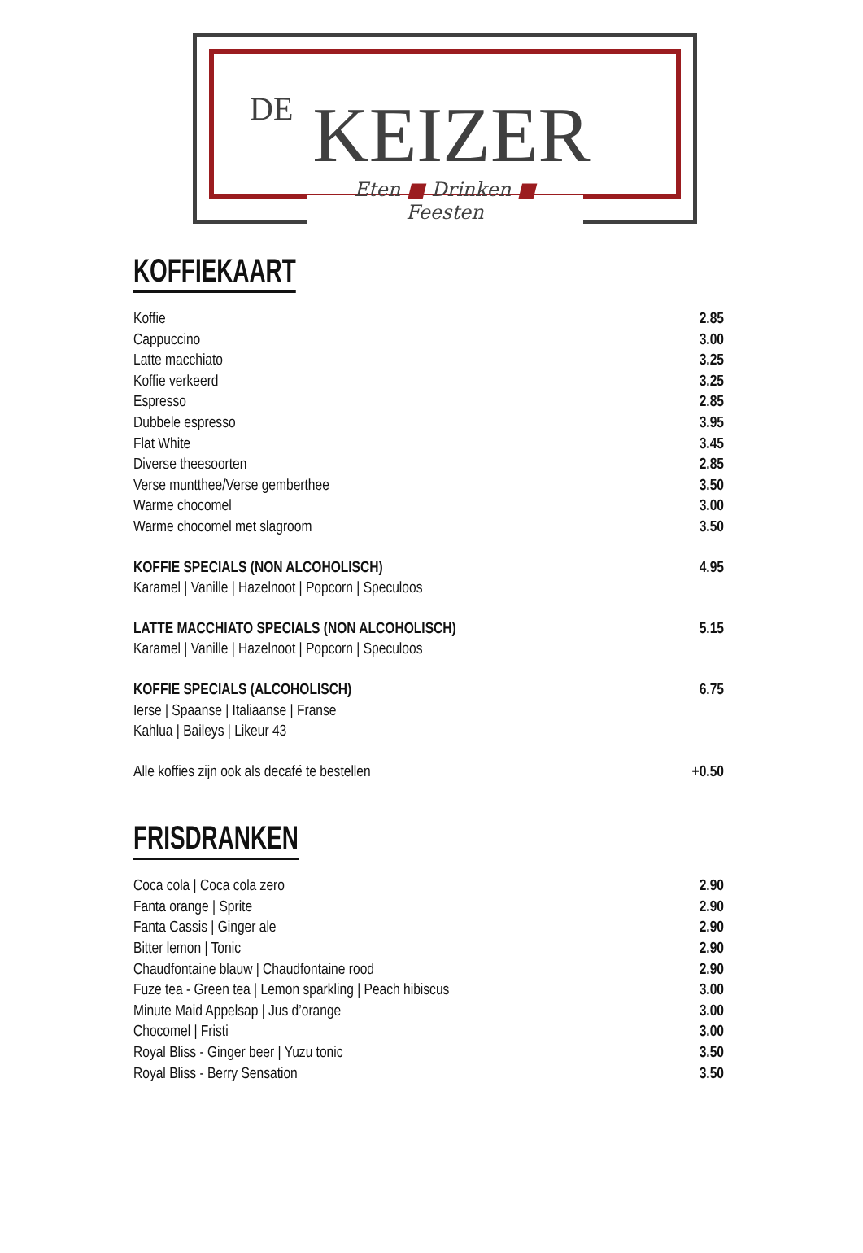DE KEIZER
Eten ■ Drinken ■ Feesten
KOFFIEKAART
Koffie 2.85
Cappuccino 3.00
Latte macchiato 3.25
Koffie verkeerd 3.25
Espresso 2.85
Dubbele espresso 3.95
Flat White 3.45
Diverse theesoorten 2.85
Verse muntthee/Verse gemberthee 3.50
Warme chocomel 3.00
Warme chocomel met slagroom 3.50
KOFFIE SPECIALS (NON ALCOHOLISCH) 4.95
Karamel | Vanille | Hazelnoot | Popcorn | Speculoos
LATTE MACCHIATO SPECIALS (NON ALCOHOLISCH) 5.15
Karamel | Vanille | Hazelnoot | Popcorn | Speculoos
KOFFIE SPECIALS (ALCOHOLISCH) 6.75
Ierse | Spaanse | Italiaanse | Franse
Kahlua | Baileys | Likeur 43
Alle koffies zijn ook als decafé te bestellen +0.50
FRISDRANKEN
Coca cola | Coca cola zero 2.90
Fanta orange | Sprite 2.90
Fanta Cassis | Ginger ale 2.90
Bitter lemon | Tonic 2.90
Chaudfontaine blauw | Chaudfontaine rood 2.90
Fuze tea - Green tea | Lemon sparkling | Peach hibiscus 3.00
Minute Maid Appelsap | Jus d’orange 3.00
Chocomel | Fristi 3.00
Royal Bliss - Ginger beer | Yuzu tonic 3.50
Royal Bliss - Berry Sensation 3.50